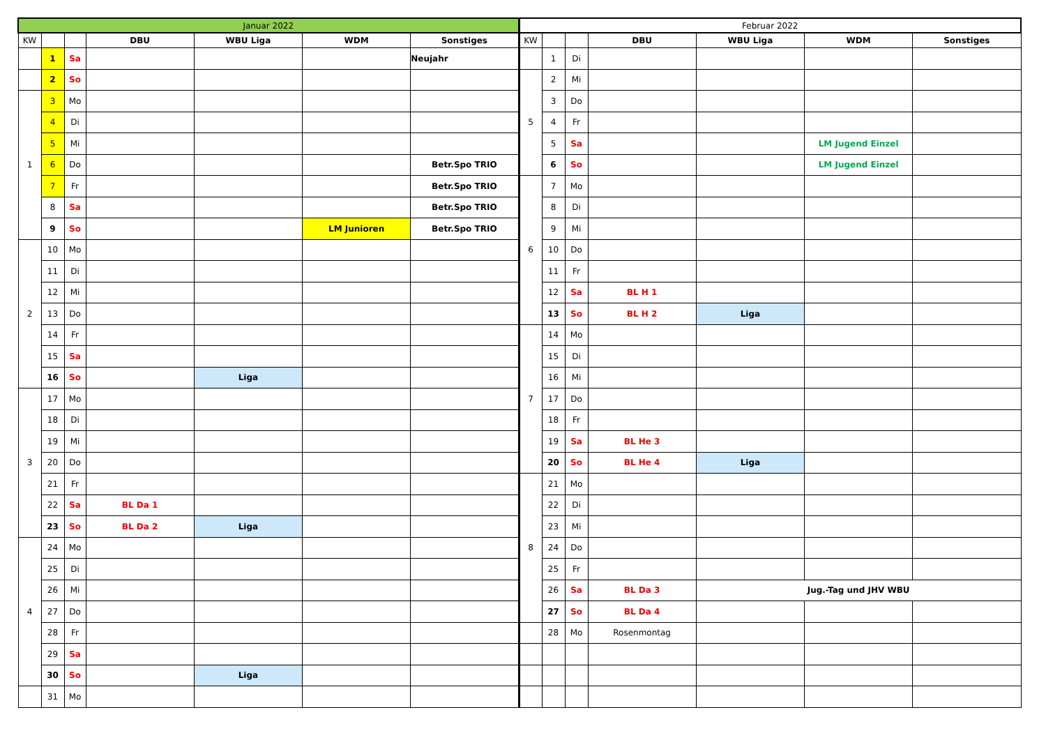| Januar 2022 | | | | | | | Februar 2022 | | | | | | |
| KW | | | DBU | WBU Liga | WDM | Sonstiges | KW | | | DBU | WBU Liga | WDM | Sonstiges |
| | 1 | Sa | | | | Neujahr | | 1 | Di | | | | |
| | 2 | So | | | | | 5 | 2 | Mi | | | | |
| 1 | 3 | Mo | | | | | | 3 | Do | | | | |
| | 4 | Di | | | | | | 4 | Fr | | | | |
| | 5 | Mi | | | | | | 5 | Sa | | | LM Jugend Einzel | |
| | 6 | Do | | | | Betr.Spo TRIO | | 6 | So | | | LM Jugend Einzel | |
| | 7 | Fr | | | | Betr.Spo TRIO | 6 | 7 | Mo | | | | |
| | 8 | Sa | | | | Betr.Spo TRIO | | 8 | Di | | | | |
| | 9 | So | | | LM Junioren | Betr.Spo TRIO | | 9 | Mi | | | | |
| 2 | 10 | Mo | | | | | | 10 | Do | | | | |
| | 11 | Di | | | | | | 11 | Fr | | | | |
| | 12 | Mi | | | | | | 12 | Sa | BL H 1 | | | |
| | 13 | Do | | | | | | 13 | So | BL H 2 | Liga | | |
| | 14 | Fr | | | | | 7 | 14 | Mo | | | | |
| | 15 | Sa | | | | | | 15 | Di | | | | |
| | 16 | So | | Liga | | | | 16 | Mi | | | | |
| 3 | 17 | Mo | | | | | | 17 | Do | | | | |
| | 18 | Di | | | | | | 18 | Fr | | | | |
| | 19 | Mi | | | | | | 19 | Sa | BL He 3 | | | |
| | 20 | Do | | | | | | 20 | So | BL He 4 | Liga | | |
| | 21 | Fr | | | | | 8 | 21 | Mo | | | | |
| | 22 | Sa | BL Da 1 | | | | | 22 | Di | | | | |
| | 23 | So | BL Da 2 | Liga | | | | 23 | Mi | | | | |
| 4 | 24 | Mo | | | | | | 24 | Do | | | | |
| | 25 | Di | | | | | | 25 | Fr | | | | |
| | 26 | Mi | | | | | | 26 | Sa | BL Da 3 | Jug.-Tag und JHV WBU | | |
| | 27 | Do | | | | | | 27 | So | BL Da 4 | | | |
| | 28 | Fr | | | | | | 28 | Mo | Rosenmontag | | | |
| | 29 | Sa | | | | | | | | | | | |
| | 30 | So | | Liga | | | | | | | | | |
| | 31 | Mo | | | | | | | | | | | |